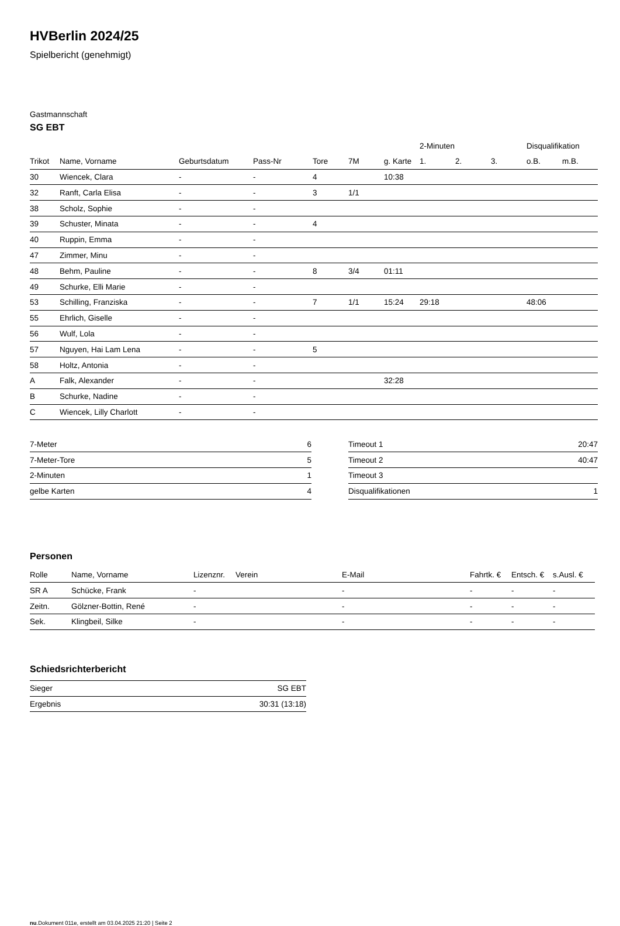HVBerlin 2024/25
Spielbericht (genehmigt)
Gastmannschaft
SG EBT
| | | | | | | | 2-Minuten | | | Disqualifikation | |
| --- | --- | --- | --- | --- | --- | --- | --- | --- | --- | --- | --- |
| Trikot | Name, Vorname | Geburtsdatum | Pass-Nr | Tore | 7M | g. Karte | 1. | 2. | 3. | o.B. | m.B. |
| 30 | Wiencek, Clara | - | - | 4 | | 10:38 | | | | | |
| 32 | Ranft, Carla Elisa | - | - | 3 | 1/1 | | | | | | |
| 38 | Scholz, Sophie | - | - | | | | | | | | |
| 39 | Schuster, Minata | - | - | 4 | | | | | | | |
| 40 | Ruppin, Emma | - | - | | | | | | | | |
| 47 | Zimmer, Minu | - | - | | | | | | | | |
| 48 | Behm, Pauline | - | - | 8 | 3/4 | 01:11 | | | | | |
| 49 | Schurke, Elli Marie | - | - | | | | | | | | |
| 53 | Schilling, Franziska | - | - | 7 | 1/1 | 15:24 | 29:18 | | | 48:06 | |
| 55 | Ehrlich, Giselle | - | - | | | | | | | | |
| 56 | Wulf, Lola | - | - | | | | | | | | |
| 57 | Nguyen, Hai Lam Lena | - | - | 5 | | | | | | | |
| 58 | Holtz, Antonia | - | - | | | | | | | | |
| A | Falk, Alexander | - | - | | | 32:28 | | | | | |
| B | Schurke, Nadine | - | - | | | | | | | | |
| C | Wiencek, Lilly Charlott | - | - | | | | | | | | |
| 7-Meter | 6 |
| 7-Meter-Tore | 5 |
| 2-Minuten | 1 |
| gelbe Karten | 4 |
| Timeout 1 | 20:47 |
| Timeout 2 | 40:47 |
| Timeout 3 | |
| Disqualifikationen | 1 |
Personen
| Rolle | Name, Vorname | Lizenznr. | Verein | E-Mail | Fahrtk. € | Entsch. € | s.Ausl. € |
| --- | --- | --- | --- | --- | --- | --- | --- |
| SR A | Schücke, Frank | - | | - | - | - | - |
| Zeitn. | Gölzner-Bottin, René | - | | - | - | - | - |
| Sek. | Klingbeil, Silke | - | | - | - | - | - |
Schiedsrichterbericht
| Sieger | SG EBT |
| Ergebnis | 30:31 (13:18) |
nu.Dokument 011e, erstellt am 03.04.2025 21:20 | Seite 2